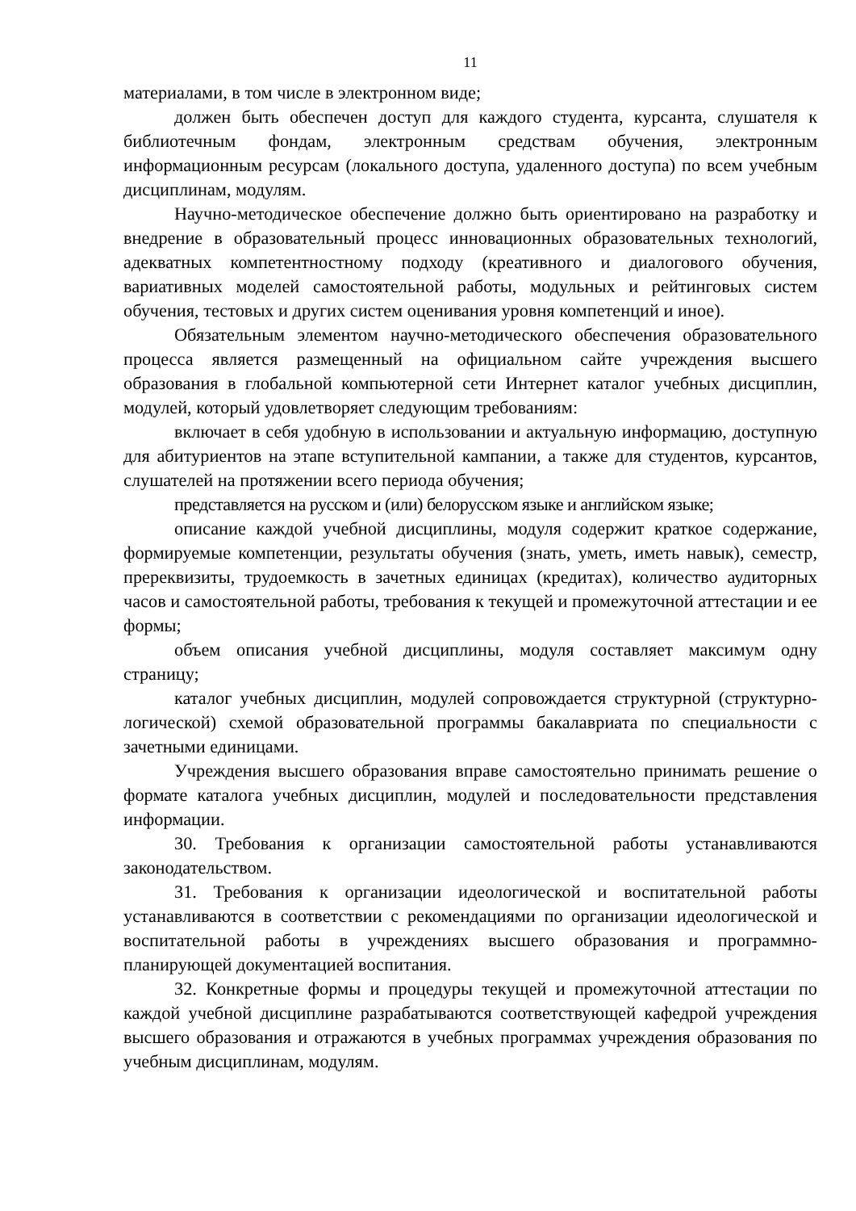11
материалами, в том числе в электронном виде;
должен быть обеспечен доступ для каждого студента, курсанта, слушателя к библиотечным фондам, электронным средствам обучения, электронным информационным ресурсам (локального доступа, удаленного доступа) по всем учебным дисциплинам, модулям.
Научно-методическое обеспечение должно быть ориентировано на разработку и внедрение в образовательный процесс инновационных образовательных технологий, адекватных компетентностному подходу (креативного и диалогового обучения, вариативных моделей самостоятельной работы, модульных и рейтинговых систем обучения, тестовых и других систем оценивания уровня компетенций и иное).
Обязательным элементом научно-методического обеспечения образовательного процесса является размещенный на официальном сайте учреждения высшего образования в глобальной компьютерной сети Интернет каталог учебных дисциплин, модулей, который удовлетворяет следующим требованиям:
включает в себя удобную в использовании и актуальную информацию, доступную для абитуриентов на этапе вступительной кампании, а также для студентов, курсантов, слушателей на протяжении всего периода обучения;
представляется на русском и (или) белорусском языке и английском языке;
описание каждой учебной дисциплины, модуля содержит краткое содержание, формируемые компетенции, результаты обучения (знать, уметь, иметь навык), семестр, пререквизиты, трудоемкость в зачетных единицах (кредитах), количество аудиторных часов и самостоятельной работы, требования к текущей и промежуточной аттестации и ее формы;
объем описания учебной дисциплины, модуля составляет максимум одну страницу;
каталог учебных дисциплин, модулей сопровождается структурной (структурно-логической) схемой образовательной программы бакалавриата по специальности с зачетными единицами.
Учреждения высшего образования вправе самостоятельно принимать решение о формате каталога учебных дисциплин, модулей и последовательности представления информации.
30. Требования к организации самостоятельной работы устанавливаются законодательством.
31. Требования к организации идеологической и воспитательной работы устанавливаются в соответствии с рекомендациями по организации идеологической и воспитательной работы в учреждениях высшего образования и программно-планирующей документацией воспитания.
32. Конкретные формы и процедуры текущей и промежуточной аттестации по каждой учебной дисциплине разрабатываются соответствующей кафедрой учреждения высшего образования и отражаются в учебных программах учреждения образования по учебным дисциплинам, модулям.